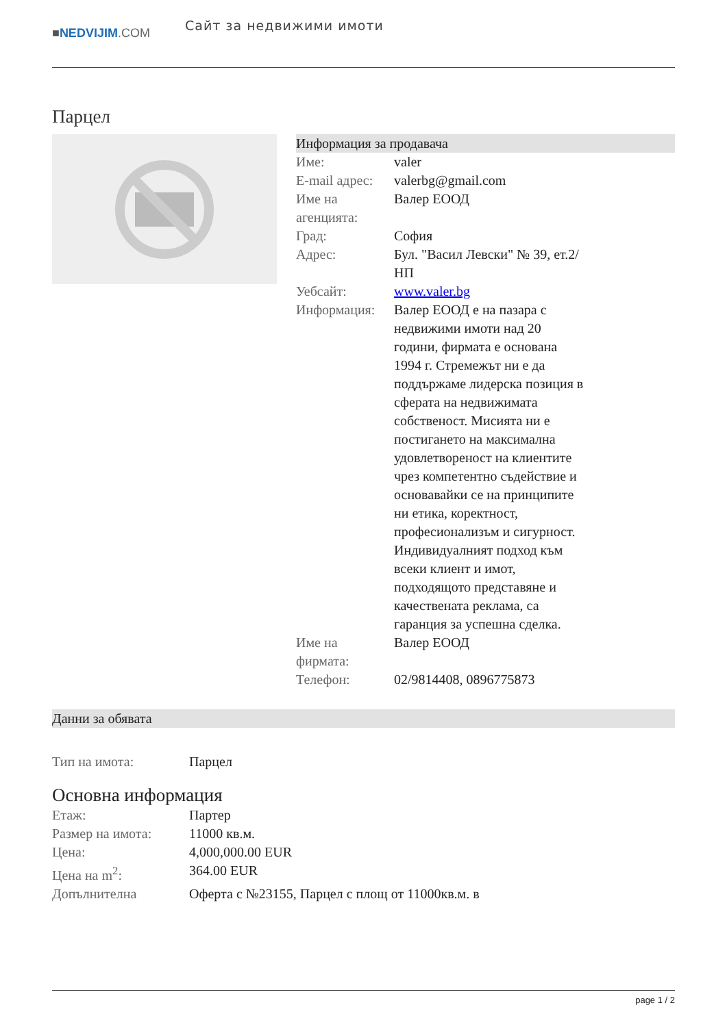■NEDVIJIM.COM
Сайт за недвижими имоти
Парцел
Информация за продавача
| Име: | valer |
| E-mail адрес: | valerbg@gmail.com |
| Име на агенцията: | Валер ЕООД |
| Град: | София |
| Адрес: | Бул. "Васил Левски" № 39, ет.2/НП |
| Уебсайт: | www.valer.bg |
| Информация: | Валер ЕООД е на пазара с недвижими имоти над 20 години, фирмата е основана 1994 г. Стремежът ни е да поддържаме лидерска позиция в сферата на недвижимата собственост. Мисията ни е постигането на максимална удовлетвореност на клиентите чрез компетентно съдействие и основавайки се на принципите ни етика, коректност, професионализъм и сигурност. Индивидуалният подход към всеки клиент и имот, подходящото представяне и качествената реклама, са гаранция за успешна сделка. |
| Име на фирмата: | Валер ЕООД |
| Телефон: | 02/9814408, 0896775873 |
Данни за обявата
| Тип на имота: | Парцел |
Основна информация
| Етаж: | Партер |
| Размер на имота: | 11000 кв.м. |
| Цена: | 4,000,000.00 EUR |
| Цена на m<sup>2</sup>: | 364.00 EUR |
| Допълнителна | Оферта с №23155, Парцел с площ от 11000кв.м. в |
page 1 / 2